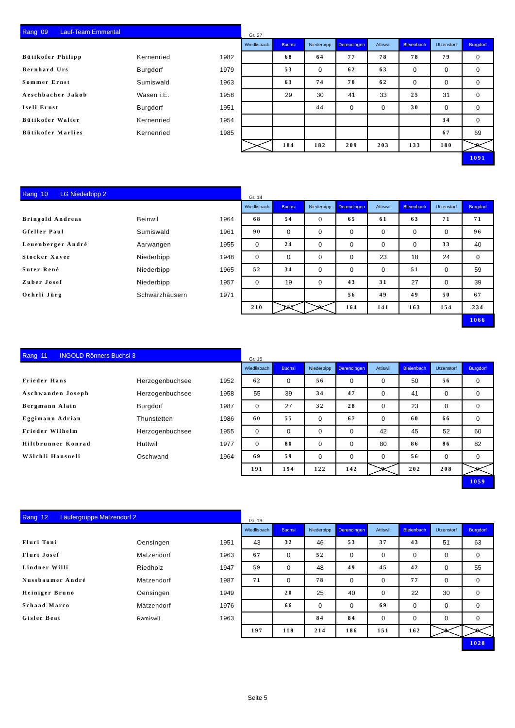| Rang 09 Lauf-Team Emmental | | | Gr. 27 | | | | | | | |
| --- | --- | --- | --- | --- | --- | --- | --- | --- | --- | --- |
| | | | Wiedlisbach | Buchsi | Niederbipp | Derendingen | Attiswil | Bleienbach | Utzenstorf | Burgdorf |
| Bütikofer Philipp | Kernenried | 1982 | | 68 | 64 | 77 | 78 | 78 | 79 | 0 |
| Bernhard Urs | Burgdorf | 1979 | | 53 | 0 | 62 | 63 | 0 | 0 | 0 |
| Sommer Ernst | Sumiswald | 1963 | | 63 | 74 | 70 | 62 | 0 | 0 | 0 |
| Aeschbacher Jakob | Wasen i.E. | 1958 | | 29 | 30 | 41 | 33 | 25 | 31 | 0 |
| Iseli Ernst | Burgdorf | 1951 | | | 44 | 0 | 0 | 30 | 0 | 0 |
| Bütikofer Walter | Kernenried | 1954 | | | | | | | 34 | 0 |
| Bütikofer Marlies | Kernenried | 1985 | | | | | | | 67 | 69 |
| | | | | 184 | 182 | 209 | 203 | 133 | 180 | 0 |
| | | | | | | | | | | 1091 |
| Rang 10 LG Niederbipp 2 | | | Gr. 14 | | | | | | | |
| --- | --- | --- | --- | --- | --- | --- | --- | --- | --- | --- |
| | | | Wiedlisbach | Buchsi | Niederbipp | Derendingen | Attiswil | Bleienbach | Utzenstorf | Burgdorf |
| Bringold Andreas | Beinwil | 1964 | 68 | 54 | 0 | 65 | 61 | 63 | 71 | 71 |
| Gfeller Paul | Sumiswald | 1961 | 90 | 0 | 0 | 0 | 0 | 0 | 0 | 96 |
| Leuenberger André | Aarwangen | 1955 | 0 | 24 | 0 | 0 | 0 | 0 | 33 | 40 |
| Stocker Xaver | Niederbipp | 1948 | 0 | 0 | 0 | 0 | 23 | 18 | 24 | 0 |
| Suter René | Niederbipp | 1965 | 52 | 34 | 0 | 0 | 0 | 51 | 0 | 59 |
| Zuber Josef | Niederbipp | 1957 | 0 | 19 | 0 | 43 | 31 | 27 | 0 | 39 |
| Oehrli Jürg | Schwarzhäusern | 1971 | | | | 56 | 49 | 49 | 50 | 67 |
| | | | 210 | 112 | 0 | 164 | 141 | 163 | 154 | 234 |
| | | | | | | | | | | 1066 |
| Rang 11 INGOLD Rönners Buchsi 3 | | | Gr. 15 | | | | | | | |
| --- | --- | --- | --- | --- | --- | --- | --- | --- | --- | --- |
| | | | Wiedlisbach | Buchsi | Niederbipp | Derendingen | Attiswil | Bleienbach | Utzenstorf | Burgdorf |
| Frieder Hans | Herzogenbuchsee | 1952 | 62 | 0 | 56 | 0 | 0 | 50 | 56 | 0 |
| Aschwanden Joseph | Herzogenbuchsee | 1958 | 55 | 39 | 34 | 47 | 0 | 41 | 0 | 0 |
| Bergmann Alain | Burgdorf | 1987 | 0 | 27 | 32 | 28 | 0 | 23 | 0 | 0 |
| Eggimann Adrian | Thunstetten | 1986 | 60 | 55 | 0 | 67 | 0 | 60 | 66 | 0 |
| Frieder Wilhelm | Herzogenbuchsee | 1955 | 0 | 0 | 0 | 0 | 42 | 45 | 52 | 60 |
| Hiltbrunner Konrad | Huttwil | 1977 | 0 | 80 | 0 | 0 | 80 | 86 | 86 | 82 |
| Wälchli Hansueli | Oschwand | 1964 | 69 | 59 | 0 | 0 | 0 | 56 | 0 | 0 |
| | | | 191 | 194 | 122 | 142 | 0 | 202 | 208 | 0 |
| | | | | | | | | | | 1059 |
| Rang 12 Läufergruppe Matzendorf 2 | | | Gr. 19 | | | | | | | |
| --- | --- | --- | --- | --- | --- | --- | --- | --- | --- | --- |
| | | | Wiedlisbach | Buchsi | Niederbipp | Derendingen | Attiswil | Bleienbach | Utzenstorf | Burgdorf |
| Fluri Toni | Oensingen | 1951 | 43 | 32 | 46 | 53 | 37 | 43 | 51 | 63 |
| Fluri Josef | Matzendorf | 1963 | 67 | 0 | 52 | 0 | 0 | 0 | 0 | 0 |
| Lindner Willi | Riedholz | 1947 | 59 | 0 | 48 | 49 | 45 | 42 | 0 | 55 |
| Nussbaumer André | Matzendorf | 1987 | 71 | 0 | 78 | 0 | 0 | 77 | 0 | 0 |
| Heiniger Bruno | Oensingen | 1949 | | 20 | 25 | 40 | 0 | 22 | 30 | 0 |
| Schaad Marco | Matzendorf | 1976 | | 66 | 0 | 0 | 69 | 0 | 0 | 0 |
| Gisler Beat | Ramiswil | 1963 | | | 84 | 84 | 0 | 0 | 0 | 0 |
| | | | 197 | 118 | 214 | 186 | 151 | 162 | 0 | 0 |
| | | | | | | | | | | 1028 |
Seite 5